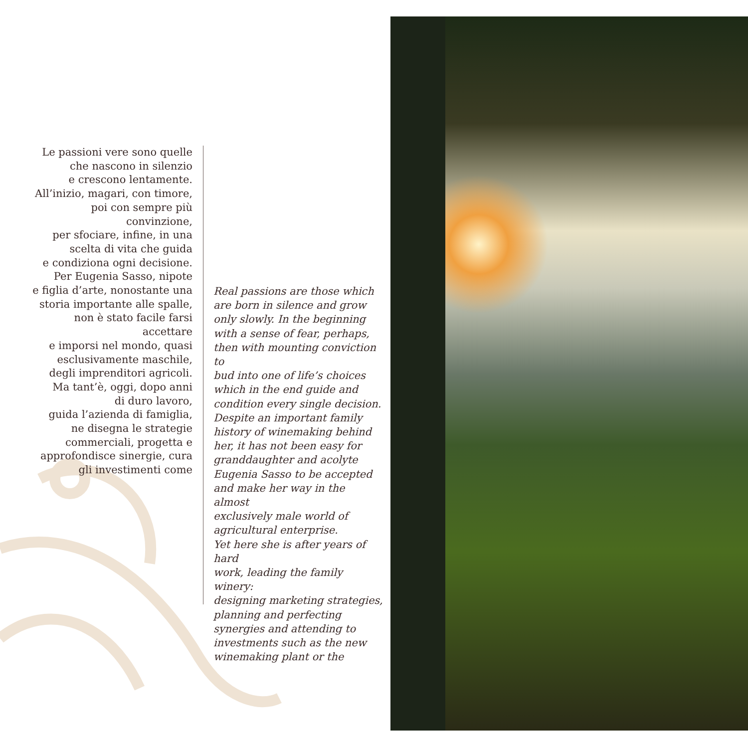Le passioni vere sono quelle
che nascono in silenzio
e crescono lentamente.
All’inizio, magari, con timore,
poi con sempre più convinzione,
per sfociare, infine, in una
scelta di vita che guida
e condiziona ogni decisione.
Per Eugenia Sasso, nipote
e figlia d’arte, nonostante una
storia importante alle spalle,
non è stato facile farsi accettare
e imporsi nel mondo, quasi
esclusivamente maschile,
degli imprenditori agricoli.
Ma tant’è, oggi, dopo anni
di duro lavoro,
guida l’azienda di famiglia,
ne disegna le strategie
commerciali, progetta e
approfondisce sinergie, cura
gli investimenti come
Real passions are those which
are born in silence and grow
only slowly. In the beginning
with a sense of fear, perhaps,
then with mounting conviction to
bud into one of life’s choices
which in the end guide and
condition every single decision.
Despite an important family
history of winemaking behind
her, it has not been easy for
granddaughter and acolyte
Eugenia Sasso to be accepted
and make her way in the almost
exclusively male world of
agricultural enterprise.
Yet here she is after years of hard
work, leading the family winery:
designing marketing strategies,
planning and perfecting
synergies and attending to
investments such as the new
winemaking plant or the